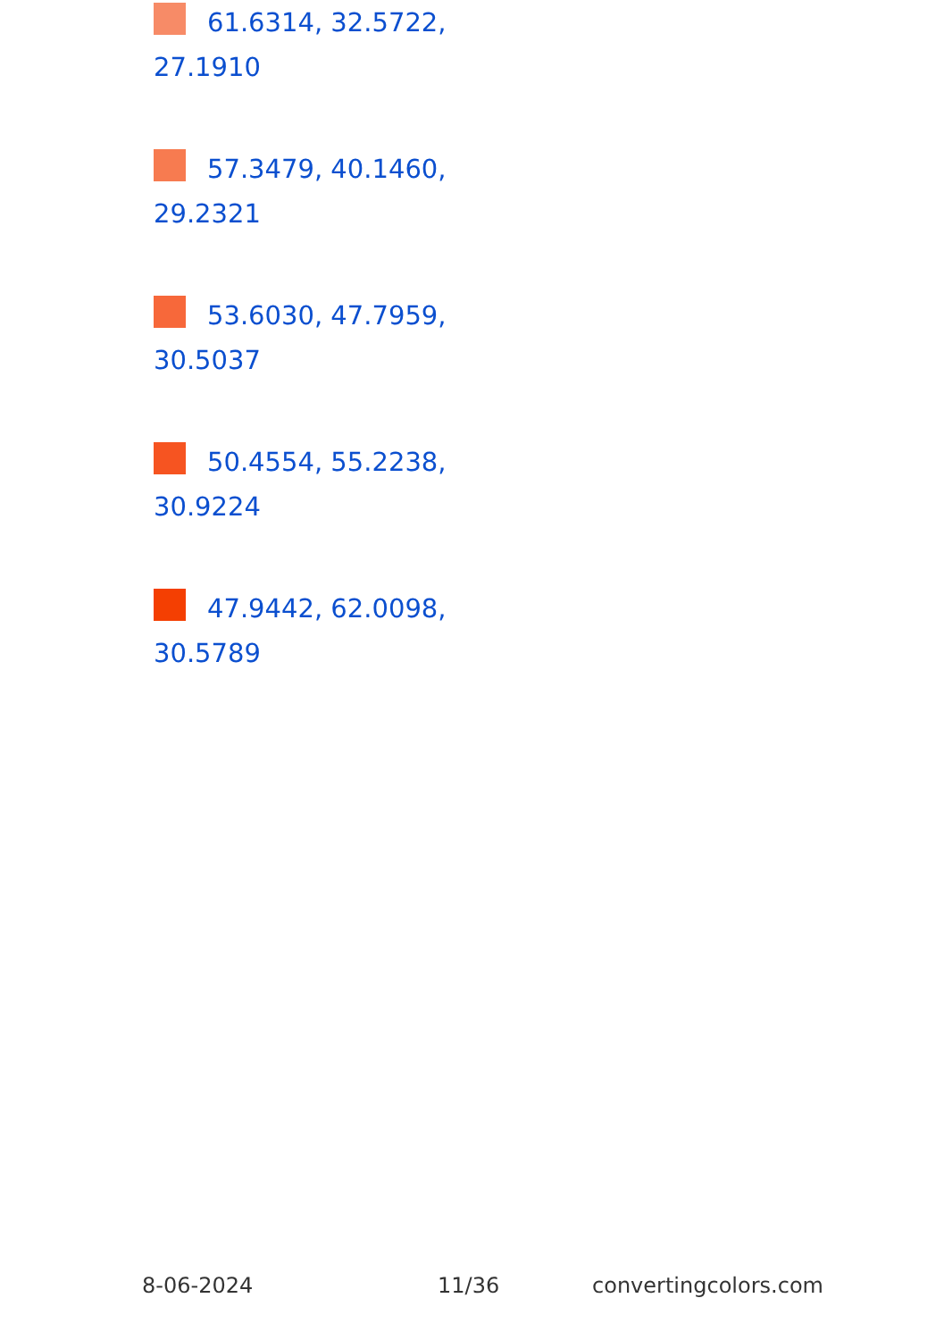61.6314, 32.5722, 27.1910
57.3479, 40.1460, 29.2321
53.6030, 47.7959, 30.5037
50.4554, 55.2238, 30.9224
47.9442, 62.0098, 30.5789
8-06-2024 11/36 convertingcolors.com